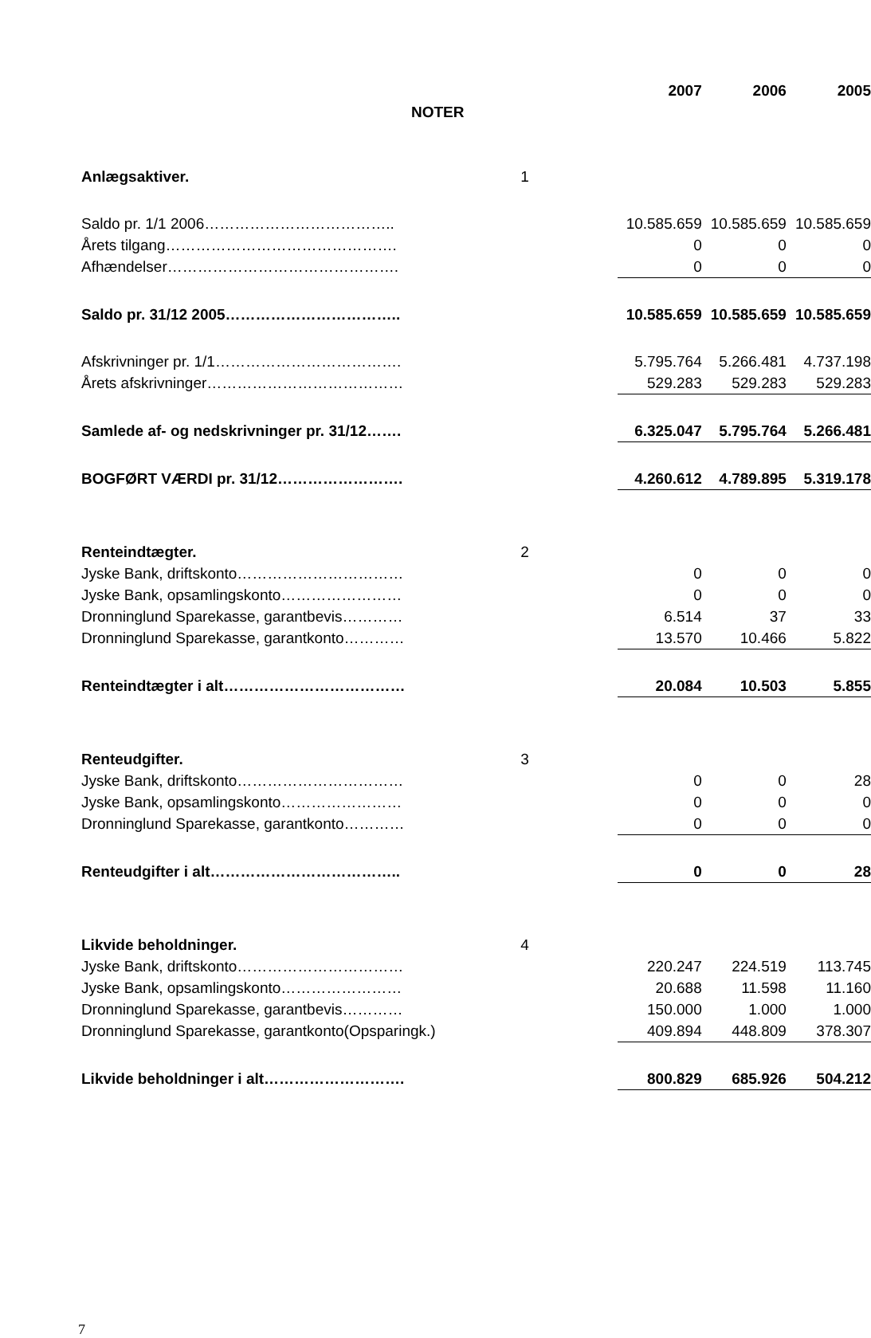| | | 2007 | 2006 | 2005 |
| NOTER | | | | |
| Anlægsaktiver. | 1 | | | |
| Saldo pr. 1/1 2006……………………………….. | | 10.585.659 | 10.585.659 | 10.585.659 |
| Årets tilgang………………………………………. | | 0 | 0 | 0 |
| Afhændelser………………………………………. | | 0 | 0 | 0 |
| Saldo pr. 31/12 2005…………………………….. | | 10.585.659 | 10.585.659 | 10.585.659 |
| Afskrivninger pr. 1/1………………………………. | | 5.795.764 | 5.266.481 | 4.737.198 |
| Årets afskrivninger………………………………… | | 529.283 | 529.283 | 529.283 |
| Samlede af- og nedskrivninger pr. 31/12……. | | 6.325.047 | 5.795.764 | 5.266.481 |
| BOGFØRT VÆRDI pr. 31/12……………………. | | 4.260.612 | 4.789.895 | 5.319.178 |
| Renteindtægter. | 2 | | | |
| Jyske Bank, driftskonto…………………………… | | 0 | 0 | 0 |
| Jyske Bank, opsamlingskonto…………………… | | 0 | 0 | 0 |
| Dronninglund Sparekasse, garantbevis………… | | 6.514 | 37 | 33 |
| Dronninglund Sparekasse, garantkonto………… | | 13.570 | 10.466 | 5.822 |
| Renteindtægter i alt……………………………… | | 20.084 | 10.503 | 5.855 |
| Renteudgifter. | 3 | | | |
| Jyske Bank, driftskonto…………………………… | | 0 | 0 | 28 |
| Jyske Bank, opsamlingskonto…………………… | | 0 | 0 | 0 |
| Dronninglund Sparekasse, garantkonto………… | | 0 | 0 | 0 |
| Renteudgifter i alt……………………………….. | | 0 | 0 | 28 |
| Likvide beholdninger. | 4 | | | |
| Jyske Bank, driftskonto…………………………… | | 220.247 | 224.519 | 113.745 |
| Jyske Bank, opsamlingskonto…………………… | | 20.688 | 11.598 | 11.160 |
| Dronninglund Sparekasse, garantbevis………… | | 150.000 | 1.000 | 1.000 |
| Dronninglund Sparekasse, garantkonto(Opsparingk.) | | 409.894 | 448.809 | 378.307 |
| Likvide beholdninger i alt………………………. | | 800.829 | 685.926 | 504.212 |
7